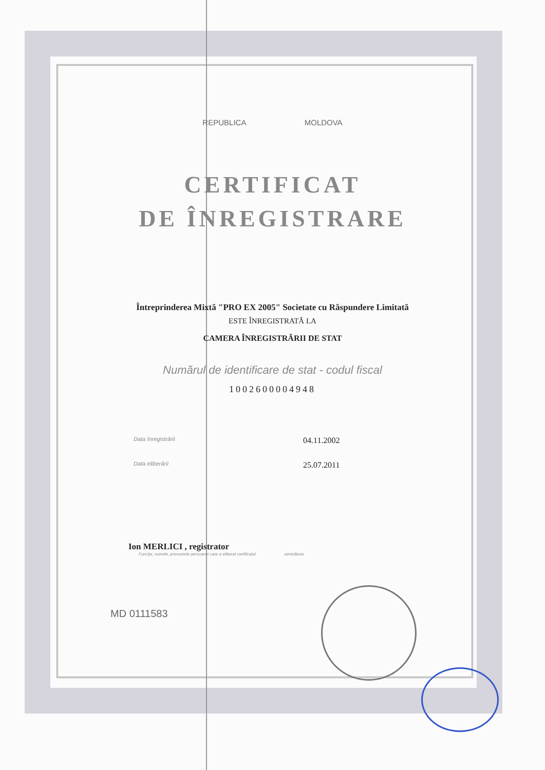REPUBLICA MOLDOVA
CERTIFICAT
DE ÎNREGISTRARE
Întreprinderea Mixtă "PRO EX 2005" Societate cu Răspundere Limitată
ESTE ÎNREGISTRATĂ LA
CAMERA ÎNREGISTRĂRII DE STAT
Numărul de identificare de stat - codul fiscal
1002600004948
Data înregistrării 04.11.2002
Data eliberării 25.07.2011
Ion MERLICI , registrator
Funcţia, numele, prenumele persoanei care a eliberat certificatul semnătura
MD 0111583